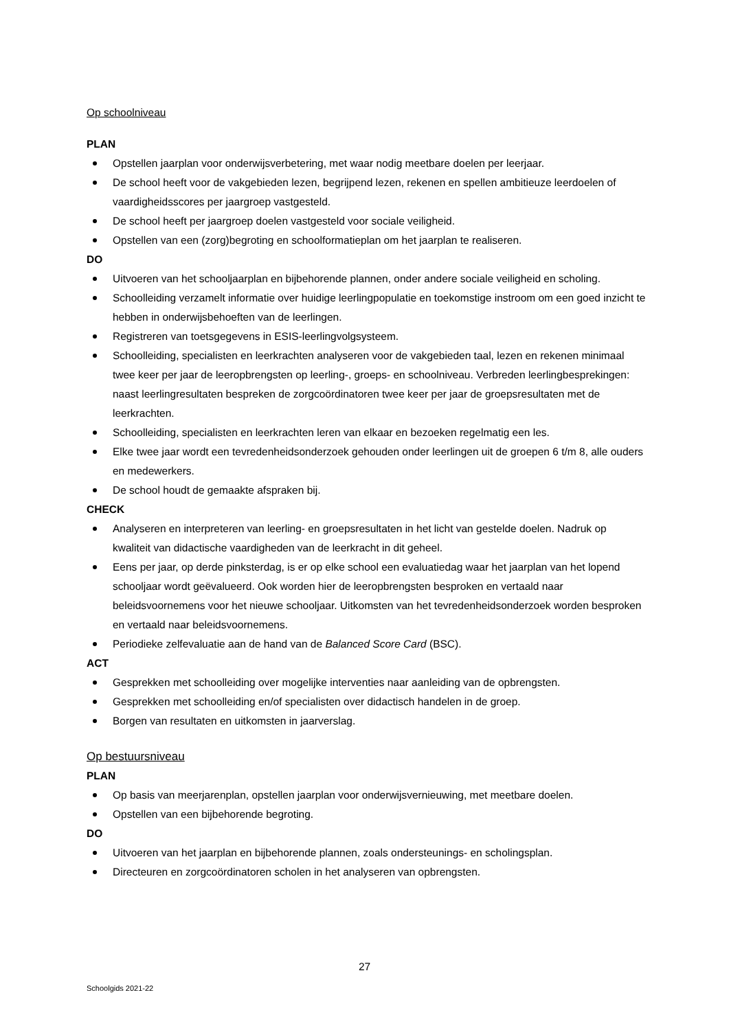Op schoolniveau
PLAN
Opstellen jaarplan voor onderwijsverbetering, met waar nodig meetbare doelen per leerjaar.
De school heeft voor de vakgebieden lezen, begrijpend lezen, rekenen en spellen ambitieuze leerdoelen of vaardigheidsscores per jaargroep vastgesteld.
De school heeft per jaargroep doelen vastgesteld voor sociale veiligheid.
Opstellen van een (zorg)begroting en schoolformatieplan om het jaarplan te realiseren.
DO
Uitvoeren van het schooljaarplan en bijbehorende plannen, onder andere sociale veiligheid en scholing.
Schoolleiding verzamelt informatie over huidige leerlingpopulatie en toekomstige instroom om een goed inzicht te hebben in onderwijsbehoeften van de leerlingen.
Registreren van toetsgegevens in ESIS-leerlingvolgsysteem.
Schoolleiding, specialisten en leerkrachten analyseren voor de vakgebieden taal, lezen en rekenen minimaal twee keer per jaar de leeropbrengsten op leerling-, groeps- en schoolniveau. Verbreden leerlingbesprekingen: naast leerlingresultaten bespreken de zorgcoördinatoren twee keer per jaar de groepsresultaten met de leerkrachten.
Schoolleiding, specialisten en leerkrachten leren van elkaar en bezoeken regelmatig een les.
Elke twee jaar wordt een tevredenheidsonderzoek gehouden onder leerlingen uit de groepen 6 t/m 8, alle ouders en medewerkers.
De school houdt de gemaakte afspraken bij.
CHECK
Analyseren en interpreteren van leerling- en groepsresultaten in het licht van gestelde doelen. Nadruk op kwaliteit van didactische vaardigheden van de leerkracht in dit geheel.
Eens per jaar, op derde pinksterdag, is er op elke school een evaluatiedag waar het jaarplan van het lopend schooljaar wordt geëvalueerd. Ook worden hier de leeropbrengsten besproken en vertaald naar beleidsvoornemens voor het nieuwe schooljaar. Uitkomsten van het tevredenheidsonderzoek worden besproken en vertaald naar beleidsvoornemens.
Periodieke zelfevaluatie aan de hand van de Balanced Score Card (BSC).
ACT
Gesprekken met schoolleiding over mogelijke interventies naar aanleiding van de opbrengsten.
Gesprekken met schoolleiding en/of specialisten over didactisch handelen in de groep.
Borgen van resultaten en uitkomsten in jaarverslag.
Op bestuursniveau
PLAN
Op basis van meerjarenplan, opstellen jaarplan voor onderwijsvernieuwing, met meetbare doelen.
Opstellen van een bijbehorende begroting.
DO
Uitvoeren van het jaarplan en bijbehorende plannen, zoals ondersteunings- en scholingsplan.
Directeuren en zorgcoördinatoren scholen in het analyseren van opbrengsten.
27
Schoolgids 2021-22